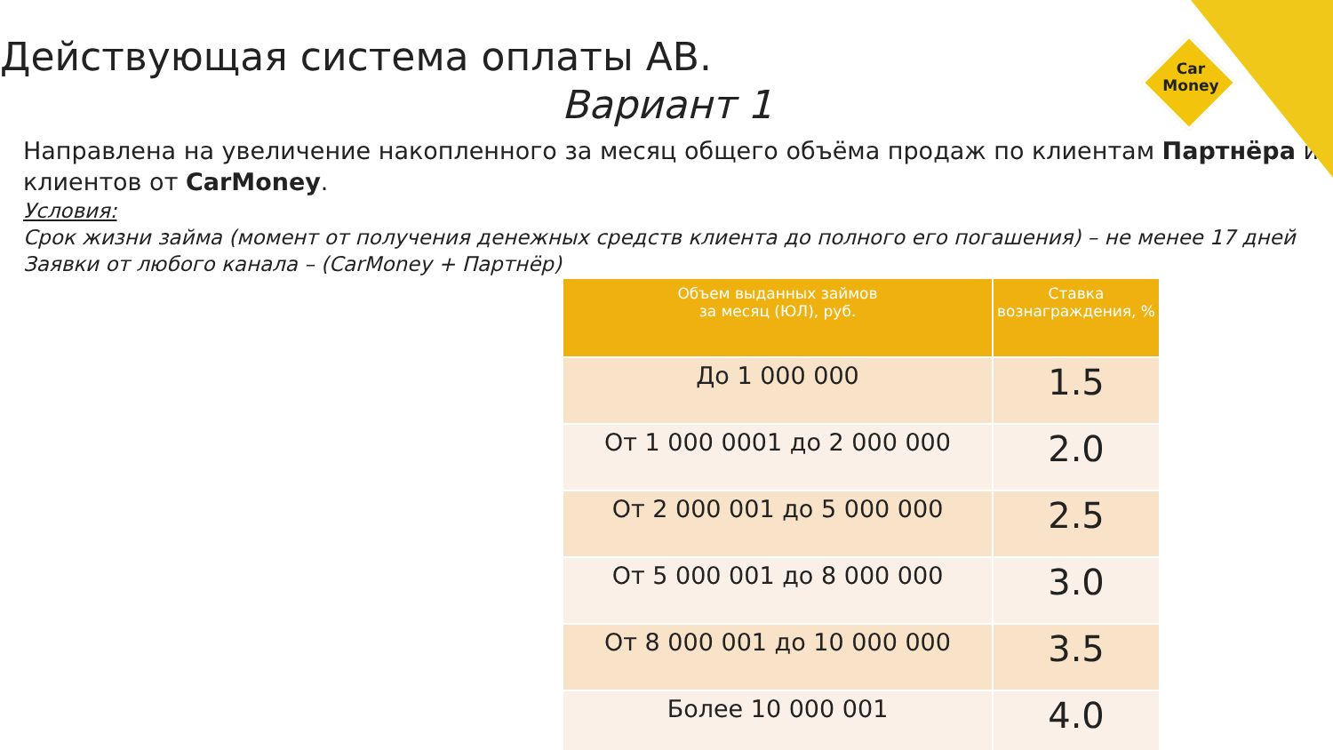Car
Money
Действующая система оплаты АВ.
Вариант 1
Направлена на увеличение накопленного за месяц общего объёма продаж по клиентам Партнёра и клиентов от CarMoney.
Условия:
Срок жизни займа (момент от получения денежных средств клиента до полного его погашения) – не менее 17 дней
Заявки от любого канала – (CarMoney + Партнёр)
| Объем выданных займов за месяц (ЮЛ), руб. | Ставка вознаграждения, % |
| --- | --- |
| До 1 000 000 | 1.5 |
| От 1 000 0001 до 2 000 000 | 2.0 |
| От 2 000 001 до 5 000 000 | 2.5 |
| От 5 000 001 до 8 000 000 | 3.0 |
| От 8 000 001 до 10 000 000 | 3.5 |
| Более 10 000 001 | 4.0 |